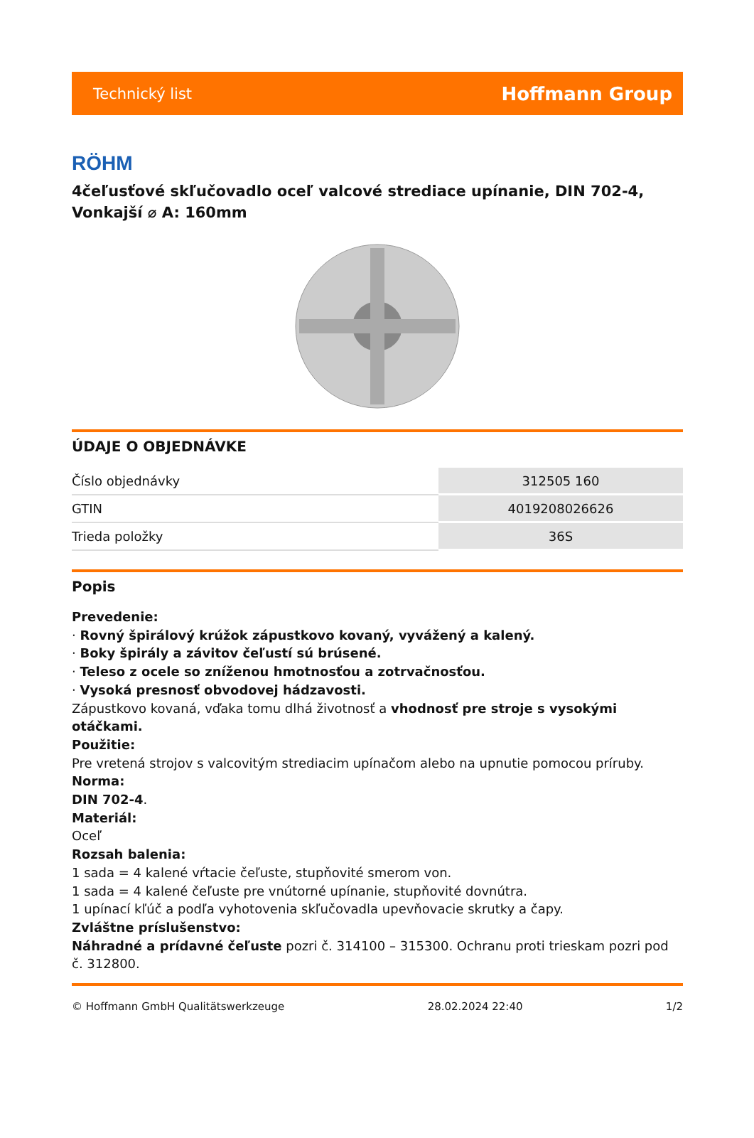Technický list Hoffmann Group
RÖHM
4čeľusťové skľučovadlo oceľ valcové strediace upínanie, DIN 702-4, Vonkajší ⌀ A: 160mm
ÚDAJE O OBJEDNÁVKE
| Číslo objednávky | 312505 160 |
| GTIN | 4019208026626 |
| Trieda položky | 36S |
Popis
Prevedenie:
· Rovný špirálový krúžok zápustkovo kovaný, vyvážený a kalený.
· Boky špirály a závitov čeľustí sú brúsené.
· Teleso z ocele so zníženou hmotnosťou a zotrvačnosťou.
· Vysoká presnosť obvodovej hádzavosti.
Zápustkovo kovaná, vďaka tomu dlhá životnosť a vhodnosť pre stroje s vysokými otáčkami.
Použitie:
Pre vretená strojov s valcovitým strediacim upínačom alebo na upnutie pomocou príruby.
Norma:
DIN 702-4.
Materiál:
Oceľ
Rozsah balenia:
1 sada = 4 kalené vŕtacie čeľuste, stupňovité smerom von.
1 sada = 4 kalené čeľuste pre vnútorné upínanie, stupňovité dovnútra.
1 upínací kľúč a podľa vyhotovenia skľučovadla upevňovacie skrutky a čapy.
Zvláštne príslušenstvo:
Náhradné a prídavné čeľuste pozri č. 314100 – 315300. Ochranu proti trieskam pozri pod č. 312800.
© Hoffmann GmbH Qualitätswerkzeuge 28.02.2024 22:40 1/2